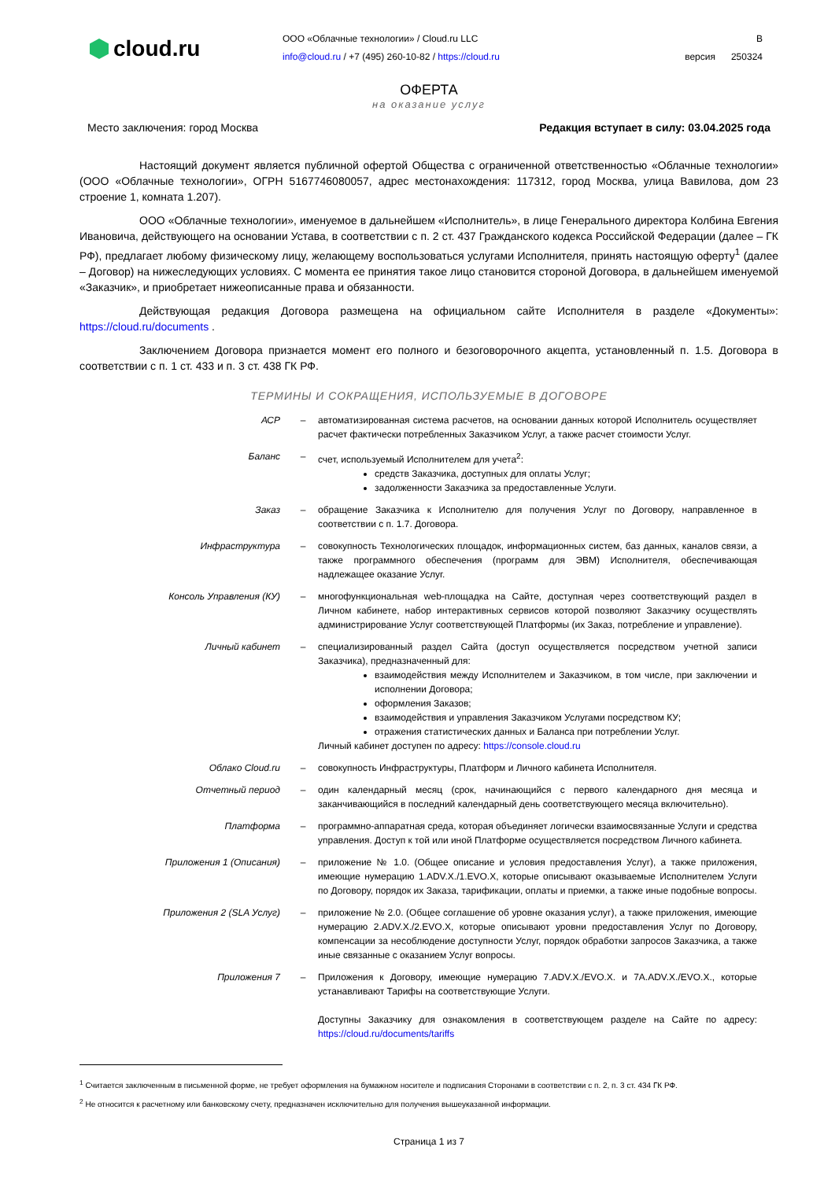cloud.ru
ООО «Облачные технологии» / Cloud.ru LLC
info@cloud.ru / +7 (495) 260-10-82 / https://cloud.ru
В
версия 250324
ОФЕРТА
на оказание услуг
Место заключения: город Москва Редакция вступает в силу: 03.04.2025 года
Настоящий документ является публичной офертой Общества с ограниченной ответственностью «Облачные технологии» (ООО «Облачные технологии», ОГРН 5167746080057, адрес местонахождения: 117312, город Москва, улица Вавилова, дом 23 строение 1, комната 1.207).
ООО «Облачные технологии», именуемое в дальнейшем «Исполнитель», в лице Генерального директора Колбина Евгения Ивановича, действующего на основании Устава, в соответствии с п. 2 ст. 437 Гражданского кодекса Российской Федерации (далее – ГК РФ), предлагает любому физическому лицу, желающему воспользоваться услугами Исполнителя, принять настоящую оферту<sup>1</sup> (далее – Договор) на нижеследующих условиях. С момента ее принятия такое лицо становится стороной Договора, в дальнейшем именуемой «Заказчик», и приобретает нижеописанные права и обязанности.
Действующая редакция Договора размещена на официальном сайте Исполнителя в разделе «Документы»: https://cloud.ru/documents .
Заключением Договора признается момент его полного и безоговорочного акцепта, установленный п. 1.5. Договора в соответствии с п. 1 ст. 433 и п. 3 ст. 438 ГК РФ.
ТЕРМИНЫ И СОКРАЩЕНИЯ, ИСПОЛЬЗУЕМЫЕ В ДОГОВОРЕ
| АСР | – | автоматизированная система расчетов, на основании данных которой Исполнитель осуществляет расчет фактически потребленных Заказчиком Услуг, а также расчет стоимости Услуг. |
| Баланс | – | счет, используемый Исполнителем для учета<sup>2</sup>: средств Заказчика, доступных для оплаты Услуг; задолженности Заказчика за предоставленные Услуги. |
| Заказ | – | обращение Заказчика к Исполнителю для получения Услуг по Договору, направленное в соответствии с п. 1.7. Договора. |
| Инфраструктура | – | совокупность Технологических площадок, информационных систем, баз данных, каналов связи, а также программного обеспечения (программ для ЭВМ) Исполнителя, обеспечивающая надлежащее оказание Услуг. |
| Консоль Управления (КУ) | – | многофункциональная web-площадка на Сайте, доступная через соответствующий раздел в Личном кабинете, набор интерактивных сервисов которой позволяют Заказчику осуществлять администрирование Услуг соответствующей Платформы (их Заказ, потребление и управление). |
| Личный кабинет | – | специализированный раздел Сайта (доступ осуществляется посредством учетной записи Заказчика), предназначенный для: взаимодействия между Исполнителем и Заказчиком, в том числе, при заключении и исполнении Договора; оформления Заказов; взаимодействия и управления Заказчиком Услугами посредством КУ; отражения статистических данных и Баланса при потреблении Услуг. Личный кабинет доступен по адресу: https://console.cloud.ru |
| Облако Cloud.ru | – | совокупность Инфраструктуры, Платформ и Личного кабинета Исполнителя. |
| Отчетный период | – | один календарный месяц (срок, начинающийся с первого календарного дня месяца и заканчивающийся в последний календарный день соответствующего месяца включительно). |
| Платформа | – | программно-аппаратная среда, которая объединяет логически взаимосвязанные Услуги и средства управления. Доступ к той или иной Платформе осуществляется посредством Личного кабинета. |
| Приложения 1 (Описания) | – | приложение № 1.0. (Общее описание и условия предоставления Услуг), а также приложения, имеющие нумерацию 1.ADV.X./1.EVO.X, которые описывают оказываемые Исполнителем Услуги по Договору, порядок их Заказа, тарификации, оплаты и приемки, а также иные подобные вопросы. |
| Приложения 2 (SLA Услуг) | – | приложение № 2.0. (Общее соглашение об уровне оказания услуг), а также приложения, имеющие нумерацию 2.ADV.X./2.EVO.X, которые описывают уровни предоставления Услуг по Договору, компенсации за несоблюдение доступности Услуг, порядок обработки запросов Заказчика, а также иные связанные с оказанием Услуг вопросы. |
| Приложения 7 | – | Приложения к Договору, имеющие нумерацию 7.ADV.X./EVO.X. и 7A.ADV.X./EVO.X., которые устанавливают Тарифы на соответствующие Услуги. Доступны Заказчику для ознакомления в соответствующем разделе на Сайте по адресу: https://cloud.ru/documents/tariffs |
<sup>1</sup> Считается заключенным в письменной форме, не требует оформления на бумажном носителе и подписания Сторонами в соответствии с п. 2, п. 3 ст. 434 ГК РФ.
<sup>2</sup> Не относится к расчетному или банковскому счету, предназначен исключительно для получения вышеуказанной информации.
Страница 1 из 7